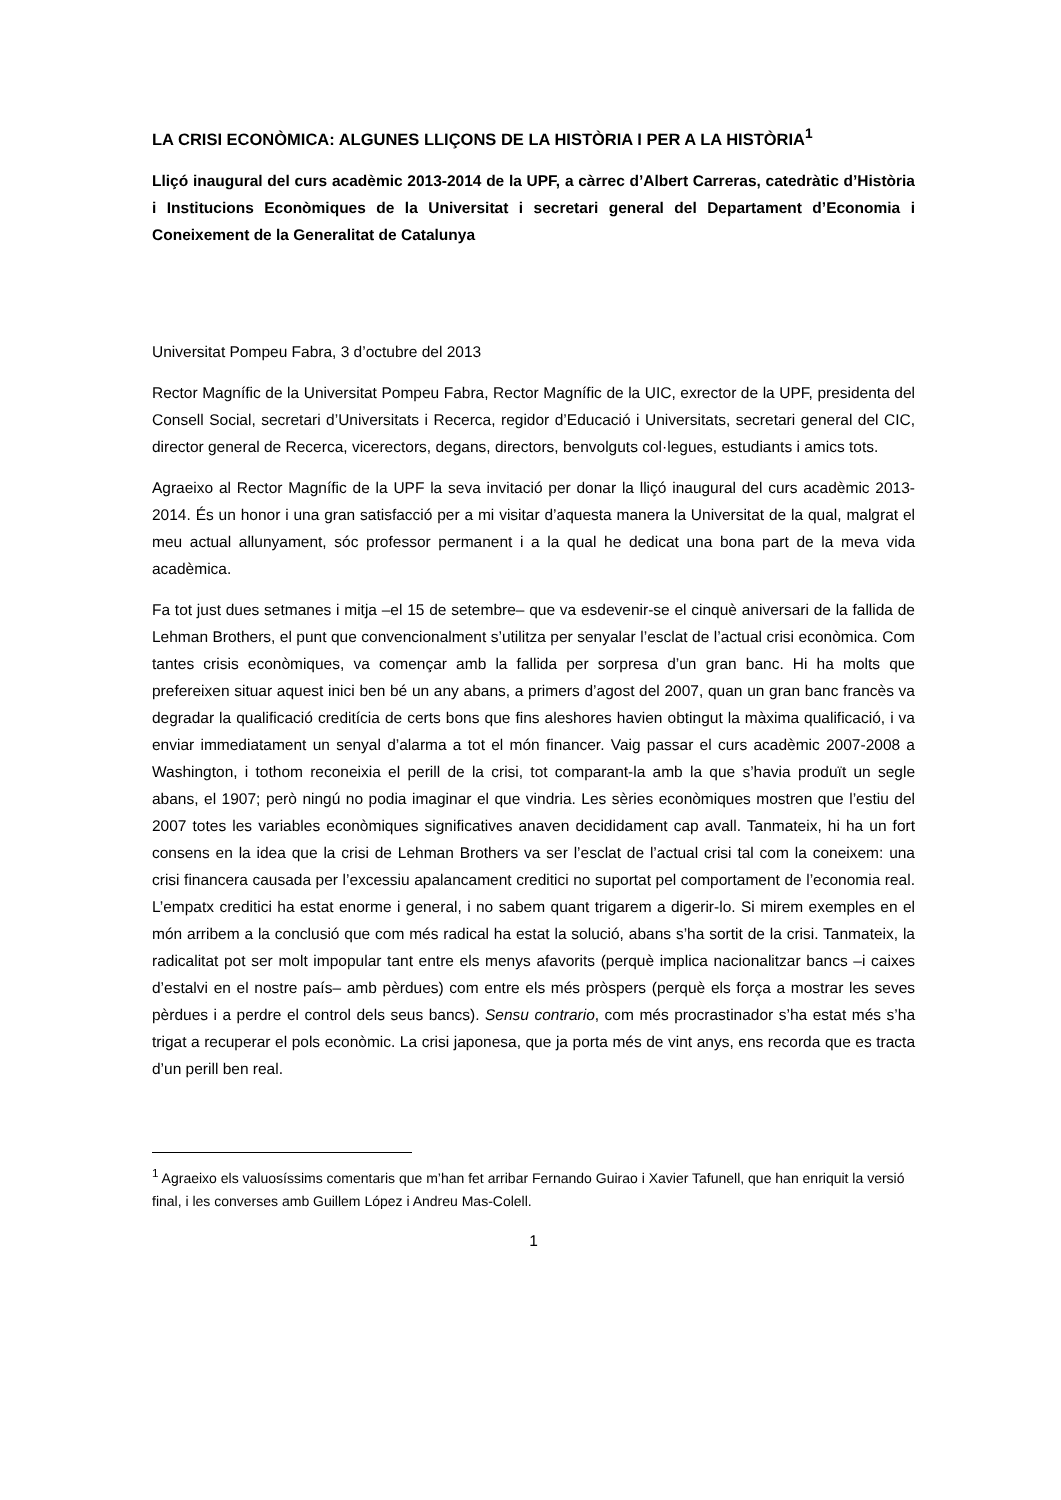LA CRISI ECONÒMICA: ALGUNES LLIÇONS DE LA HISTÒRIA I PER A LA HISTÒRIA<sup>1</sup>
Lliçó inaugural del curs acadèmic 2013-2014 de la UPF, a càrrec d’Albert Carreras, catedràtic d’Història i Institucions Econòmiques de la Universitat i secretari general del Departament d’Economia i Coneixement de la Generalitat de Catalunya
Universitat Pompeu Fabra, 3 d’octubre del 2013
Rector Magnífic de la Universitat Pompeu Fabra, Rector Magnífic de la UIC, exrector de la UPF, presidenta del Consell Social, secretari d’Universitats i Recerca, regidor d’Educació i Universitats, secretari general del CIC, director general de Recerca, vicerectors, degans, directors, benvolguts col·legues, estudiants i amics tots.
Agraeixo al Rector Magnífic de la UPF la seva invitació per donar la lliçó inaugural del curs acadèmic 2013-2014. És un honor i una gran satisfacció per a mi visitar d’aquesta manera la Universitat de la qual, malgrat el meu actual allunyament, sóc professor permanent i a la qual he dedicat una bona part de la meva vida acadèmica.
Fa tot just dues setmanes i mitja –el 15 de setembre– que va esdevenir-se el cinquè aniversari de la fallida de Lehman Brothers, el punt que convencionalment s’utilitza per senyalar l’esclat de l’actual crisi econòmica. Com tantes crisis econòmiques, va començar amb la fallida per sorpresa d’un gran banc. Hi ha molts que prefereixen situar aquest inici ben bé un any abans, a primers d’agost del 2007, quan un gran banc francès va degradar la qualificació creditícia de certs bons que fins aleshores havien obtingut la màxima qualificació, i va enviar immediatament un senyal d’alarma a tot el món financer. Vaig passar el curs acadèmic 2007-2008 a Washington, i tothom reconeixia el perill de la crisi, tot comparant-la amb la que s’havia produït un segle abans, el 1907; però ningú no podia imaginar el que vindria. Les sèries econòmiques mostren que l’estiu del 2007 totes les variables econòmiques significatives anaven decididament cap avall. Tanmateix, hi ha un fort consens en la idea que la crisi de Lehman Brothers va ser l’esclat de l’actual crisi tal com la coneixem: una crisi financera causada per l’excessiu apalancament creditici no suportat pel comportament de l’economia real. L’empatx creditici ha estat enorme i general, i no sabem quant trigarem a digerir-lo. Si mirem exemples en el món arribem a la conclusió que com més radical ha estat la solució, abans s’ha sortit de la crisi. Tanmateix, la radicalitat pot ser molt impopular tant entre els menys afavorits (perquè implica nacionalitzar bancs –i caixes d’estalvi en el nostre país– amb pèrdues) com entre els més pròspers (perquè els força a mostrar les seves pèrdues i a perdre el control dels seus bancs). Sensu contrario, com més procrastinador s’ha estat més s’ha trigat a recuperar el pols econòmic. La crisi japonesa, que ja porta més de vint anys, ens recorda que es tracta d’un perill ben real.
<sup>1</sup> Agraeixo els valuosíssims comentaris que m’han fet arribar Fernando Guirao i Xavier Tafunell, que han enriquit la versió final, i les converses amb Guillem López i Andreu Mas-Colell.
1